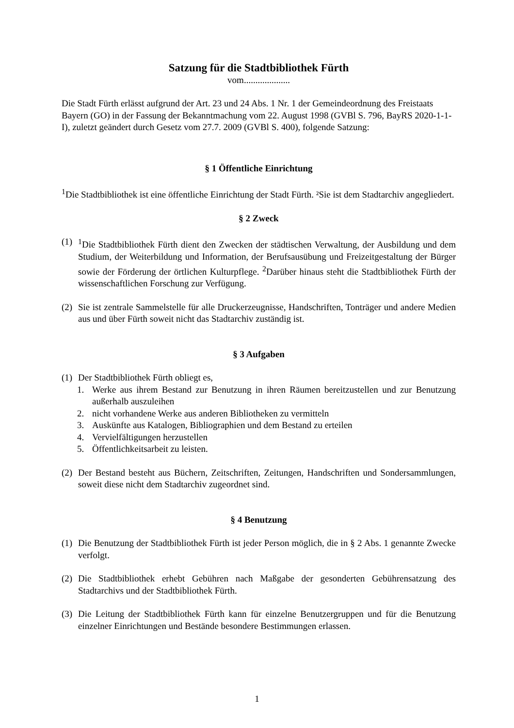Satzung für die Stadtbibliothek Fürth
vom....................
Die Stadt Fürth erlässt aufgrund der Art. 23 und 24 Abs. 1 Nr. 1 der Gemeindeordnung des Freistaats Bayern (GO) in der Fassung der Bekanntmachung vom 22. August 1998 (GVBl S. 796, BayRS 2020-1-1-I), zuletzt geändert durch Gesetz vom 27.7. 2009 (GVBl S. 400), folgende Satzung:
§ 1 Öffentliche Einrichtung
<sup>1</sup> Die Stadtbibliothek ist eine öffentliche Einrichtung der Stadt Fürth. ²Sie ist dem Stadtarchiv angegliedert.
§ 2 Zweck
(1) <sup>1</sup>Die Stadtbibliothek Fürth dient den Zwecken der städtischen Verwaltung, der Ausbildung und dem Studium, der Weiterbildung und Information, der Berufsausübung und Freizeitgestaltung der Bürger sowie der Förderung der örtlichen Kulturpflege. <sup>2</sup>Darüber hinaus steht die Stadtbibliothek Fürth der wissenschaftlichen Forschung zur Verfügung.
(2) Sie ist zentrale Sammelstelle für alle Druckerzeugnisse, Handschriften, Tonträger und andere Medien aus und über Fürth soweit nicht das Stadtarchiv zuständig ist.
§ 3 Aufgaben
(1) Der Stadtbibliothek Fürth obliegt es,
1. Werke aus ihrem Bestand zur Benutzung in ihren Räumen bereitzustellen und zur Benutzung außerhalb auszuleihen
2. nicht vorhandene Werke aus anderen Bibliotheken zu vermitteln
3. Auskünfte aus Katalogen, Bibliographien und dem Bestand zu erteilen
4. Vervielfältigungen herzustellen
5. Öffentlichkeitsarbeit zu leisten.
(2) Der Bestand besteht aus Büchern, Zeitschriften, Zeitungen, Handschriften und Sondersammlungen, soweit diese nicht dem Stadtarchiv zugeordnet sind.
§ 4 Benutzung
(1) Die Benutzung der Stadtbibliothek Fürth ist jeder Person möglich, die in § 2 Abs. 1 genannte Zwecke verfolgt.
(2) Die Stadtbibliothek erhebt Gebühren nach Maßgabe der gesonderten Gebührensatzung des Stadtarchivs und der Stadtbibliothek Fürth.
(3) Die Leitung der Stadtbibliothek Fürth kann für einzelne Benutzergruppen und für die Benutzung einzelner Einrichtungen und Bestände besondere Bestimmungen erlassen.
1